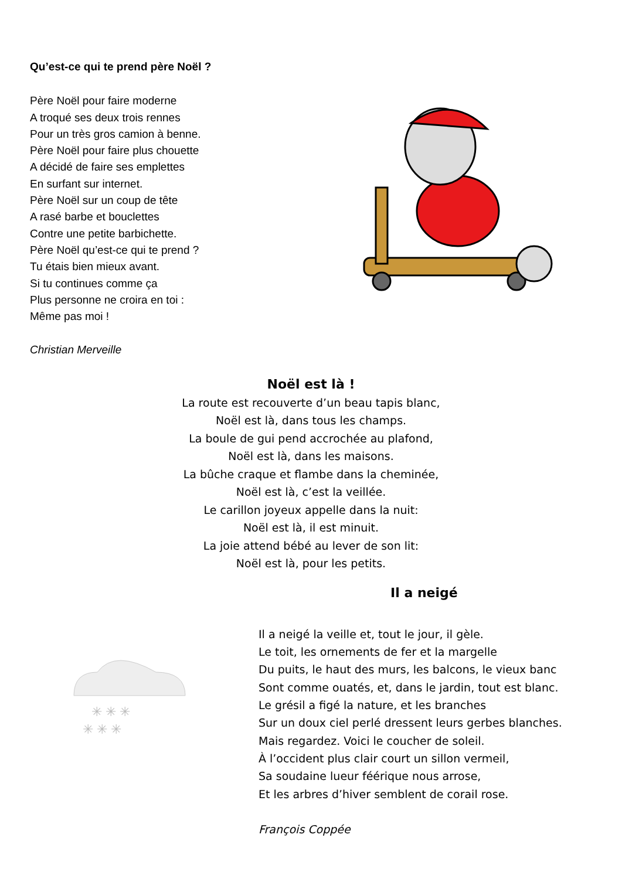Qu’est-ce qui te prend père Noël ?
Père Noël pour faire moderne
A troqué ses deux trois rennes
Pour un très gros camion à benne.
Père Noël pour faire plus chouette
A décidé de faire ses emplettes
En surfant sur internet.
Père Noël sur un coup de tête
A rasé barbe et bouclettes
Contre une petite barbichette.
Père Noël qu’est-ce qui te prend ?
Tu étais bien mieux avant.
Si tu continues comme ça
Plus personne ne croira en toi :
Même pas moi !
Christian Merveille
Noël est là !
La route est recouverte d’un beau tapis blanc,
Noël est là, dans tous les champs.
La boule de gui pend accrochée au plafond,
Noël est là, dans les maisons.
La bûche craque et flambe dans la cheminée,
Noël est là, c’est la veillée.
Le carillon joyeux appelle dans la nuit:
Noël est là, il est minuit.
La joie attend bébé au lever de son lit:
Noël est là, pour les petits.
✳ ✳ ✳
✳ ✳ ✳
Il a neigé
Il a neigé la veille et, tout le jour, il gèle.
Le toit, les ornements de fer et la margelle
Du puits, le haut des murs, les balcons, le vieux banc
Sont comme ouatés, et, dans le jardin, tout est blanc.
Le grésil a figé la nature, et les branches
Sur un doux ciel perlé dressent leurs gerbes blanches.
Mais regardez. Voici le coucher de soleil.
À l’occident plus clair court un sillon vermeil,
Sa soudaine lueur féérique nous arrose,
Et les arbres d’hiver semblent de corail rose.
François Coppée